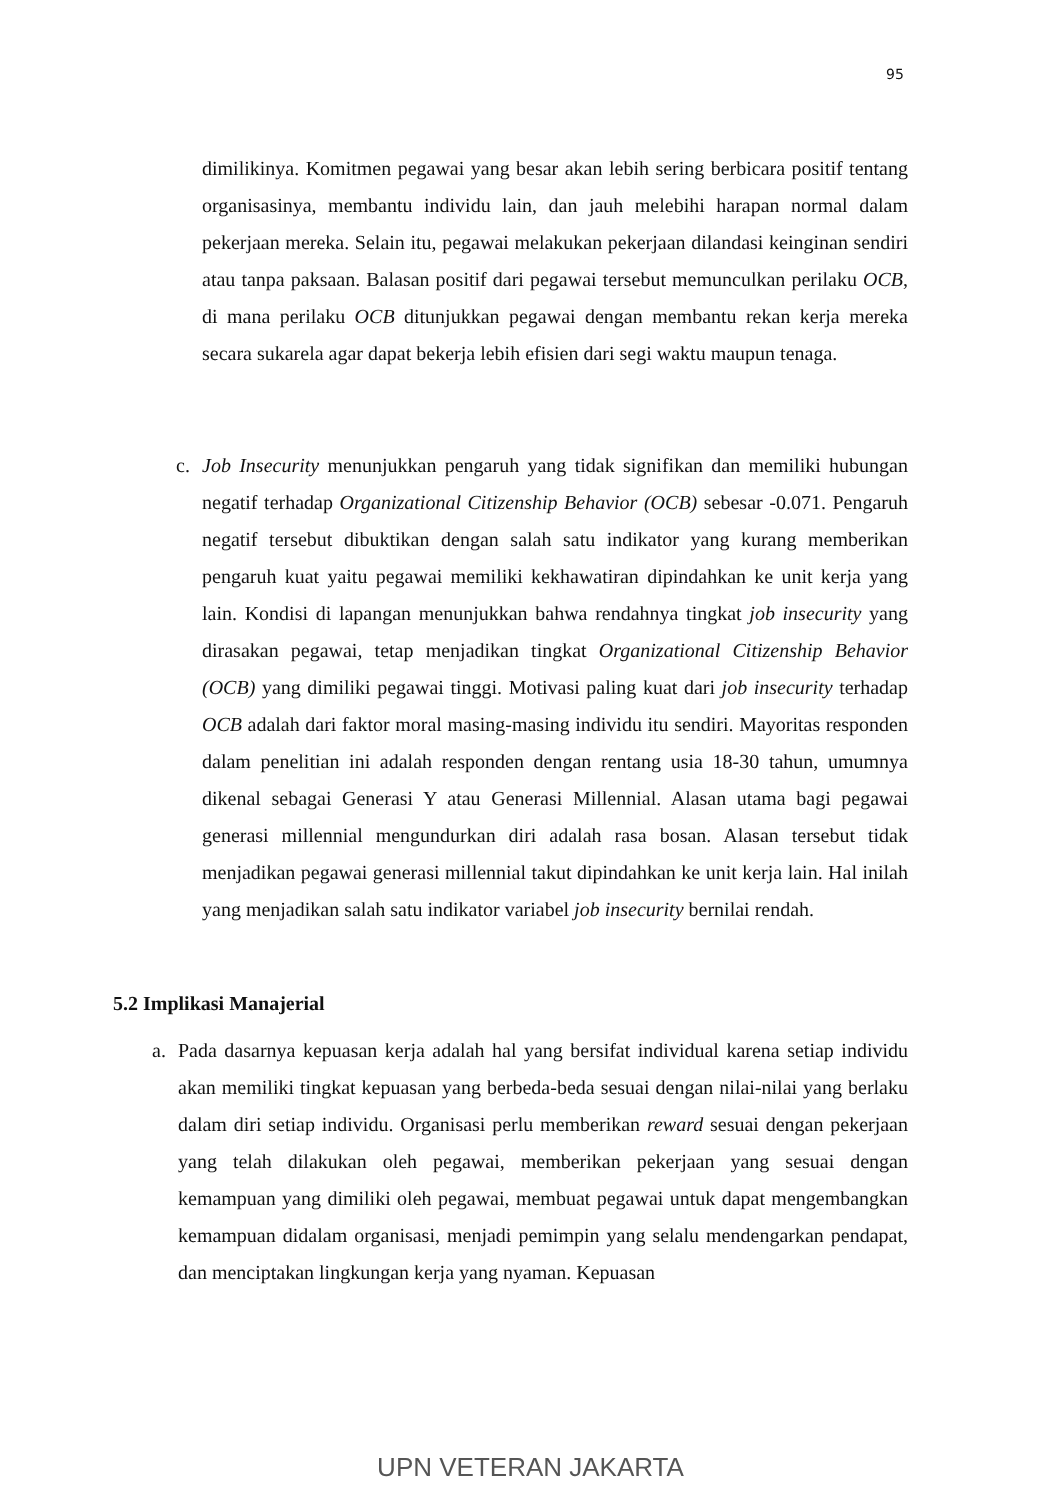95
dimilikinya. Komitmen pegawai yang besar akan lebih sering berbicara positif tentang organisasinya, membantu individu lain, dan jauh melebihi harapan normal dalam pekerjaan mereka. Selain itu, pegawai melakukan pekerjaan dilandasi keinginan sendiri atau tanpa paksaan. Balasan positif dari pegawai tersebut memunculkan perilaku OCB, di mana perilaku OCB ditunjukkan pegawai dengan membantu rekan kerja mereka secara sukarela agar dapat bekerja lebih efisien dari segi waktu maupun tenaga.
c. Job Insecurity menunjukkan pengaruh yang tidak signifikan dan memiliki hubungan negatif terhadap Organizational Citizenship Behavior (OCB) sebesar -0.071. Pengaruh negatif tersebut dibuktikan dengan salah satu indikator yang kurang memberikan pengaruh kuat yaitu pegawai memiliki kekhawatiran dipindahkan ke unit kerja yang lain. Kondisi di lapangan menunjukkan bahwa rendahnya tingkat job insecurity yang dirasakan pegawai, tetap menjadikan tingkat Organizational Citizenship Behavior (OCB) yang dimiliki pegawai tinggi. Motivasi paling kuat dari job insecurity terhadap OCB adalah dari faktor moral masing-masing individu itu sendiri. Mayoritas responden dalam penelitian ini adalah responden dengan rentang usia 18-30 tahun, umumnya dikenal sebagai Generasi Y atau Generasi Millennial. Alasan utama bagi pegawai generasi millennial mengundurkan diri adalah rasa bosan. Alasan tersebut tidak menjadikan pegawai generasi millennial takut dipindahkan ke unit kerja lain. Hal inilah yang menjadikan salah satu indikator variabel job insecurity bernilai rendah.
5.2 Implikasi Manajerial
a. Pada dasarnya kepuasan kerja adalah hal yang bersifat individual karena setiap individu akan memiliki tingkat kepuasan yang berbeda-beda sesuai dengan nilai-nilai yang berlaku dalam diri setiap individu. Organisasi perlu memberikan reward sesuai dengan pekerjaan yang telah dilakukan oleh pegawai, memberikan pekerjaan yang sesuai dengan kemampuan yang dimiliki oleh pegawai, membuat pegawai untuk dapat mengembangkan kemampuan didalam organisasi, menjadi pemimpin yang selalu mendengarkan pendapat, dan menciptakan lingkungan kerja yang nyaman. Kepuasan
UPN VETERAN JAKARTA